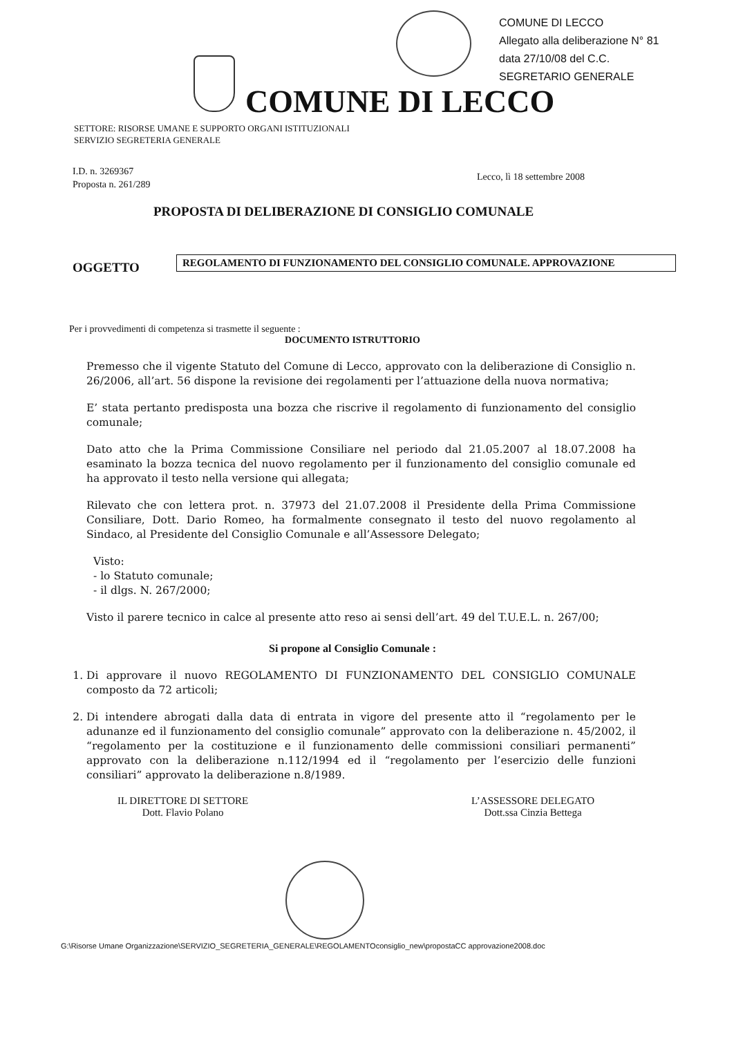COMUNE DI LECCO
Allegato alla deliberazione N° 81
data 27/10/08 del C.C.
SEGRETARIO GENERALE
COMUNE DI LECCO
SETTORE: RISORSE UMANE E SUPPORTO ORGANI ISTITUZIONALI
SERVIZIO SEGRETERIA GENERALE
I.D. n. 3269367
Proposta n. 261/289
Lecco, lì 18 settembre 2008
PROPOSTA DI DELIBERAZIONE DI CONSIGLIO COMUNALE
OGGETTO REGOLAMENTO DI FUNZIONAMENTO DEL CONSIGLIO COMUNALE. APPROVAZIONE
Per i provvedimenti di competenza si trasmette il seguente :
DOCUMENTO ISTRUTTORIO
Premesso che il vigente Statuto del Comune di Lecco, approvato con la deliberazione di Consiglio n. 26/2006, all’art. 56 dispone la revisione dei regolamenti per l’attuazione della nuova normativa;
E’ stata pertanto predisposta una bozza che riscrive il regolamento di funzionamento del consiglio comunale;
Dato atto che la Prima Commissione Consiliare nel periodo dal 21.05.2007 al 18.07.2008 ha esaminato la bozza tecnica del nuovo regolamento per il funzionamento del consiglio comunale ed ha approvato il testo nella versione qui allegata;
Rilevato che con lettera prot. n. 37973 del 21.07.2008 il Presidente della Prima Commissione Consiliare, Dott. Dario Romeo, ha formalmente consegnato il testo del nuovo regolamento al Sindaco, al Presidente del Consiglio Comunale e all’Assessore Delegato;
Visto:
- lo Statuto comunale;
- il dlgs. N. 267/2000;
Visto il parere tecnico in calce al presente atto reso ai sensi dell’art. 49 del T.U.E.L. n. 267/00;
Si propone al Consiglio Comunale :
1. Di approvare il nuovo REGOLAMENTO DI FUNZIONAMENTO DEL CONSIGLIO COMUNALE composto da 72 articoli;
2. Di intendere abrogati dalla data di entrata in vigore del presente atto il “regolamento per le adunanze ed il funzionamento del consiglio comunale” approvato con la deliberazione n. 45/2002, il “regolamento per la costituzione e il funzionamento delle commissioni consiliari permanenti” approvato con la deliberazione n.112/1994 ed il “regolamento per l’esercizio delle funzioni consiliari” approvato la deliberazione n.8/1989.
IL DIRETTORE DI SETTORE
Dott. Flavio Polano
L’ASSESSORE DELEGATO
Dott.ssa Cinzia Bettega
G:\Risorse Umane Organizzazione\SERVIZIO_SEGRETERIA_GENERALE\REGOLAMENTOconsiglio_new\propostaCC approvazione2008.doc